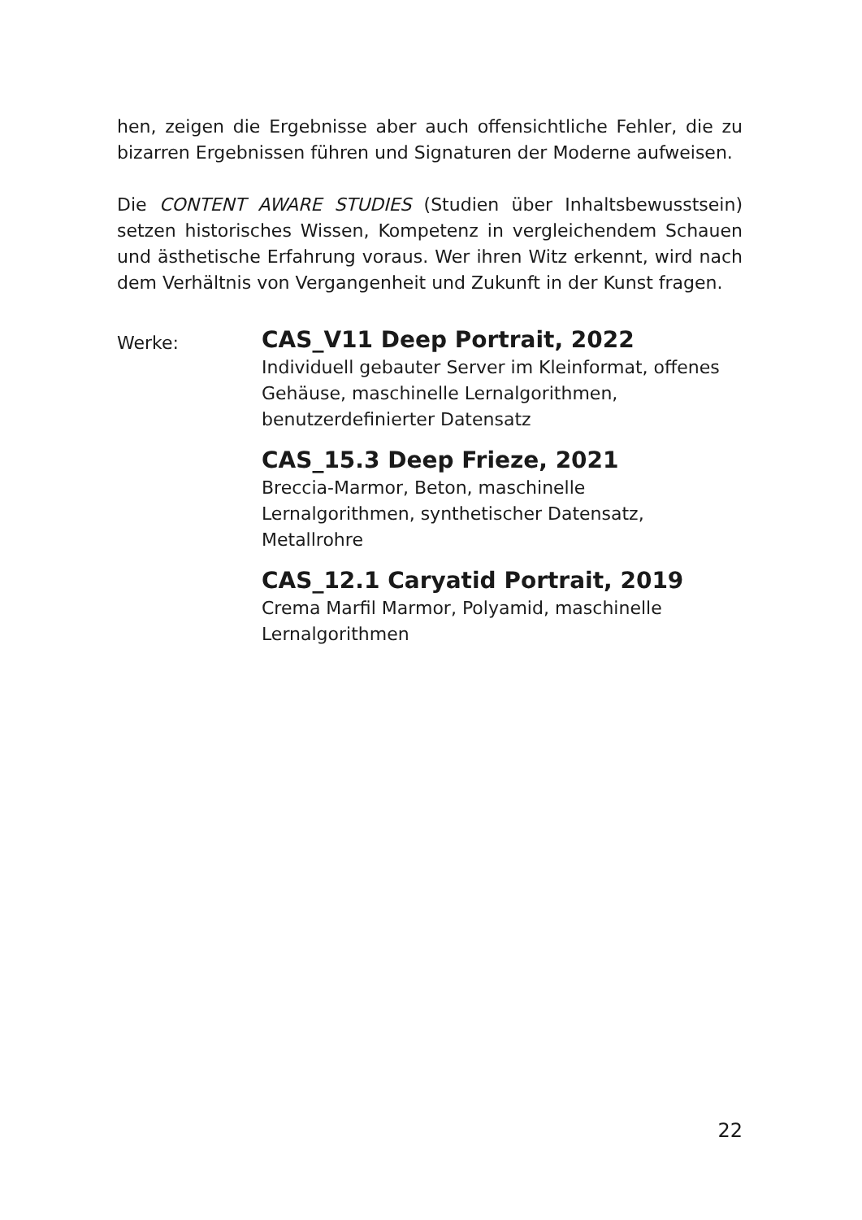hen, zeigen die Ergebnisse aber auch offensichtliche Fehler, die zu bizarren Ergebnissen führen und Signaturen der Moderne aufweisen.
Die CONTENT AWARE STUDIES (Studien über Inhaltsbewusstsein) setzen historisches Wissen, Kompetenz in vergleichendem Schauen und ästhetische Erfahrung voraus. Wer ihren Witz erkennt, wird nach dem Verhältnis von Vergangenheit und Zukunft in der Kunst fragen.
Werke:
CAS_V11 Deep Portrait, 2022
Individuell gebauter Server im Kleinformat, offenes Gehäuse, maschinelle Lernalgorithmen, benutzerdefinierter Datensatz
CAS_15.3 Deep Frieze, 2021
Breccia-Marmor, Beton, maschinelle Lernalgorithmen, synthetischer Datensatz, Metallrohre
CAS_12.1 Caryatid Portrait, 2019
Crema Marfil Marmor, Polyamid, maschinelle Lernalgorithmen
22